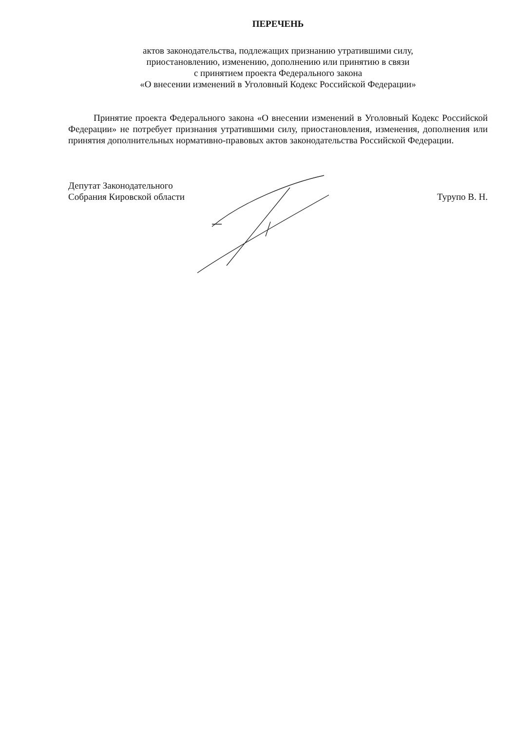ПЕРЕЧЕНЬ
актов законодательства, подлежащих признанию утратившими силу,
приостановлению, изменению, дополнению или принятию в связи
с принятием проекта Федерального закона
«О внесении изменений в Уголовный Кодекс Российской Федерации»
Принятие проекта Федерального закона «О внесении изменений в Уголовный Кодекс Российской Федерации» не потребует признания утратившими силу, приостановления, изменения, дополнения или принятия дополнительных нормативно-правовых актов законодательства Российской Федерации.
Депутат Законодательного
Собрания Кировской области
Турупо В. Н.